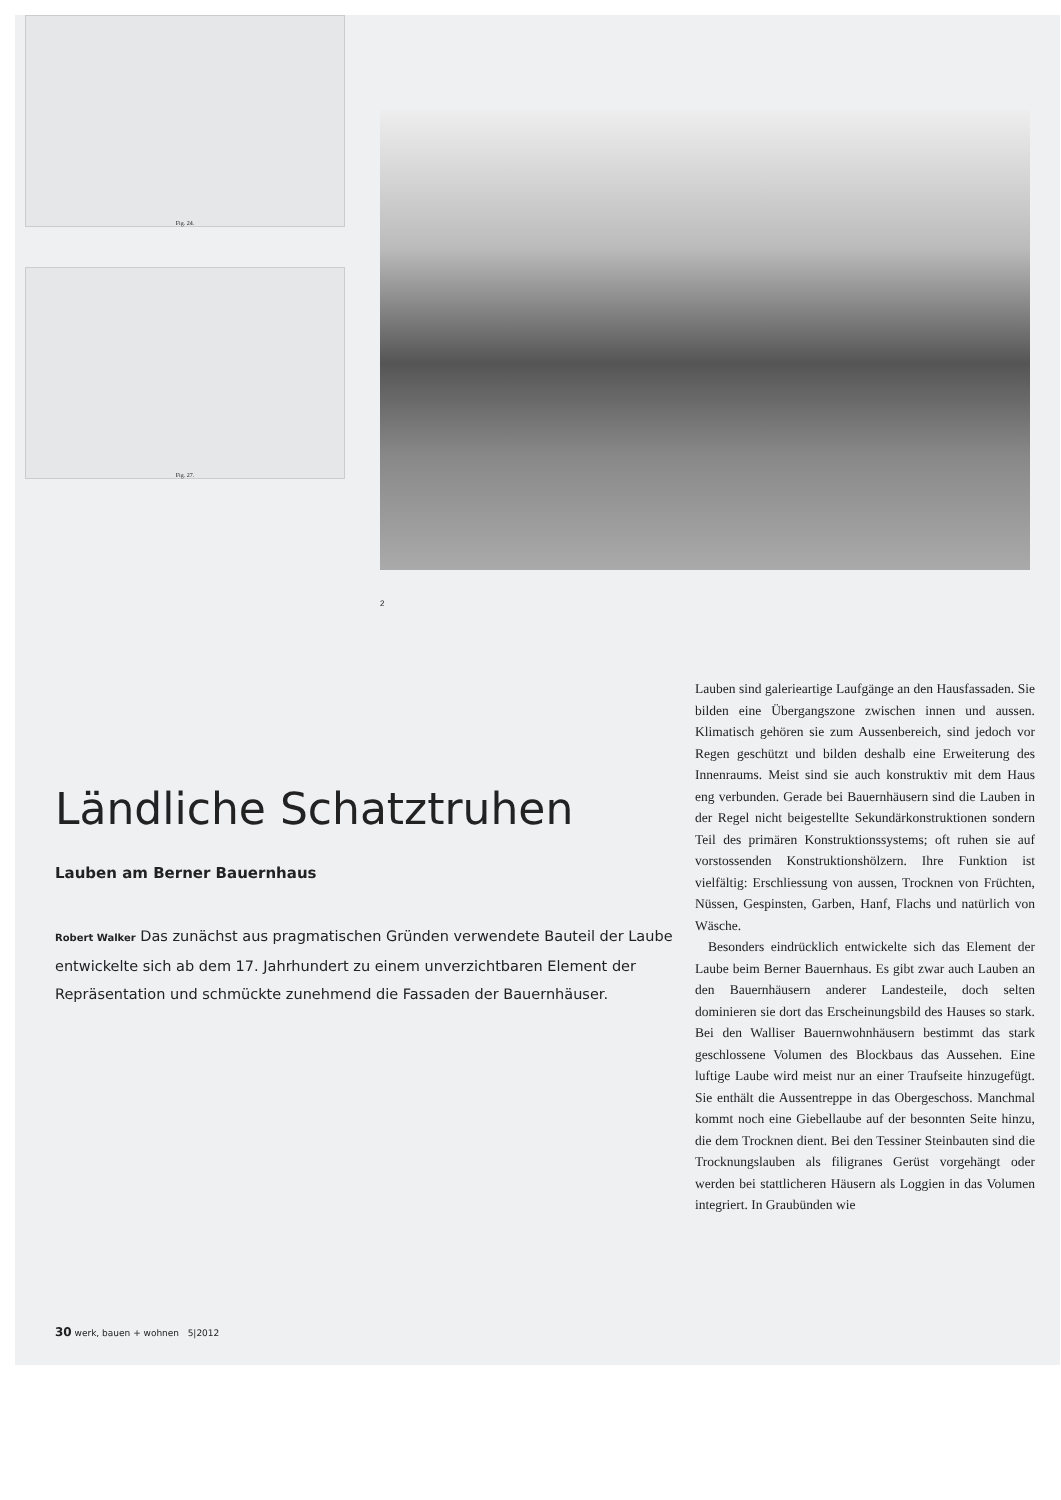Fig. 24.
Fig. 27.
2
Ländliche Schatztruhen
Lauben am Berner Bauernhaus
Robert Walker Das zunächst aus pragmatischen Gründen verwendete Bauteil der Laube entwickelte sich ab dem 17. Jahrhundert zu einem unverzichtbaren Element der Repräsentation und schmückte zunehmend die Fassaden der Bauernhäuser.
Lauben sind galerieartige Laufgänge an den Hausfassaden. Sie bilden eine Übergangszone zwischen innen und aussen. Klimatisch gehören sie zum Aussenbereich, sind jedoch vor Regen geschützt und bilden deshalb eine Erweiterung des Innenraums. Meist sind sie auch konstruktiv mit dem Haus eng verbunden. Gerade bei Bauernhäusern sind die Lauben in der Regel nicht beigestellte Sekundärkonstruktionen sondern Teil des primären Konstruktionssystems; oft ruhen sie auf vorstossenden Konstruktionshölzern. Ihre Funktion ist vielfältig: Erschliessung von aussen, Trocknen von Früchten, Nüssen, Gespinsten, Garben, Hanf, Flachs und natürlich von Wäsche.
Besonders eindrücklich entwickelte sich das Element der Laube beim Berner Bauernhaus. Es gibt zwar auch Lauben an den Bauernhäusern anderer Landesteile, doch selten dominieren sie dort das Erscheinungsbild des Hauses so stark. Bei den Walliser Bauernwohnhäusern bestimmt das stark geschlossene Volumen des Blockbaus das Aussehen. Eine luftige Laube wird meist nur an einer Traufseite hinzugefügt. Sie enthält die Aussentreppe in das Obergeschoss. Manchmal kommt noch eine Giebellaube auf der besonnten Seite hinzu, die dem Trocknen dient. Bei den Tessiner Steinbauten sind die Trocknungslauben als filigranes Gerüst vorgehängt oder werden bei stattlicheren Häusern als Loggien in das Volumen integriert. In Graubünden wie
30 werk, bauen + wohnen 5|2012